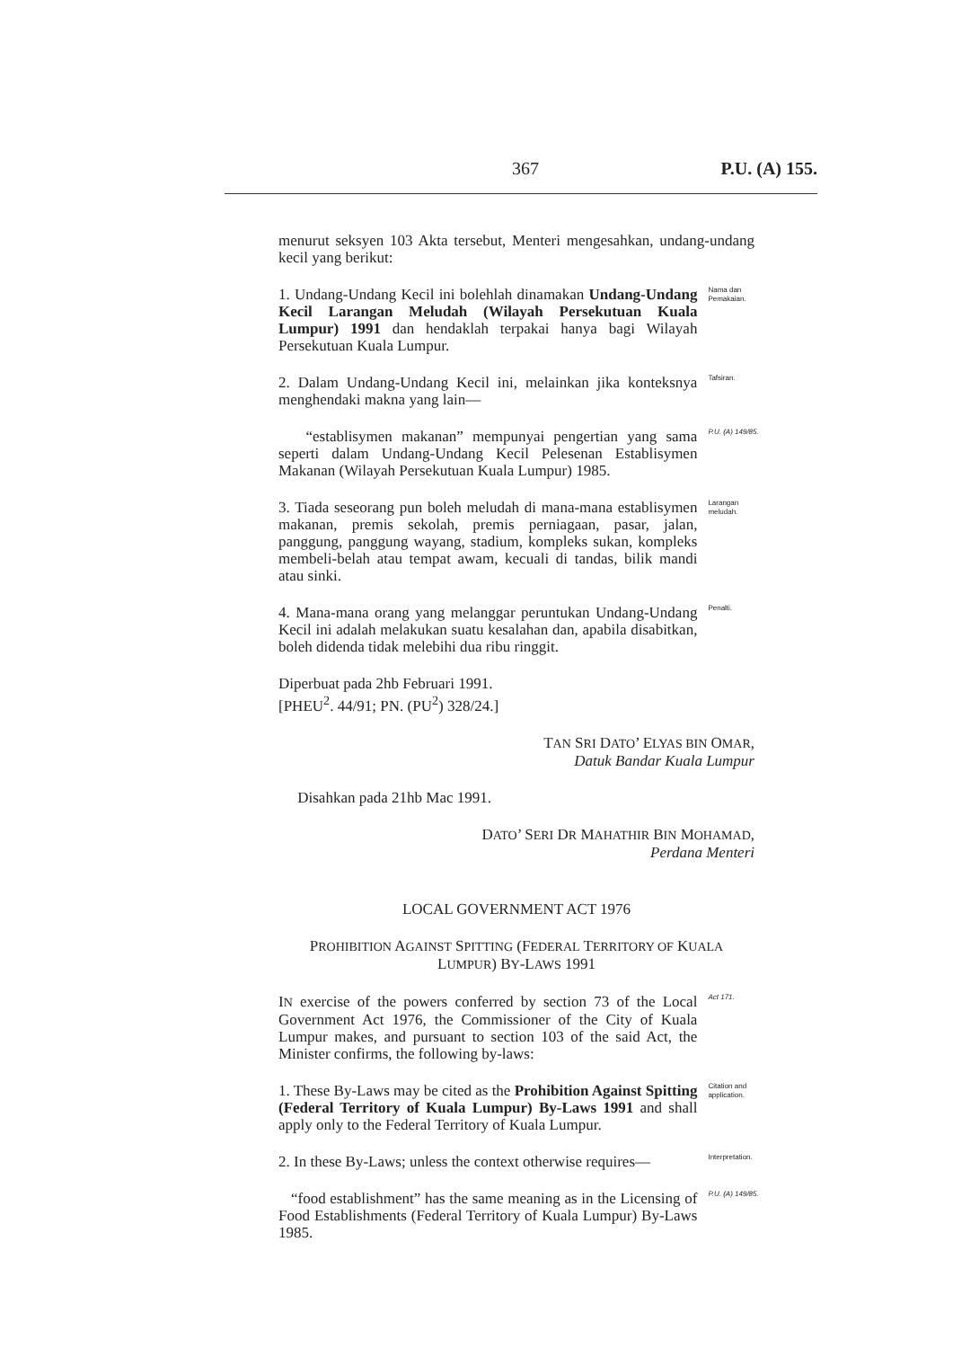367 P.U. (A) 155.
menurut seksyen 103 Akta tersebut, Menteri mengesahkan, undang-undang kecil yang berikut:
1. Undang-Undang Kecil ini bolehlah dinamakan Undang-Undang Kecil Larangan Meludah (Wilayah Persekutuan Kuala Lumpur) 1991 dan hendaklah terpakai hanya bagi Wilayah Persekutuan Kuala Lumpur.
Nama dan Pemakaian.
2. Dalam Undang-Undang Kecil ini, melainkan jika konteksnya menghendaki makna yang lain—
Tafsiran.
“establisymen makanan” mempunyai pengertian yang sama seperti dalam Undang-Undang Kecil Pelesenan Establisymen Makanan (Wilayah Persekutuan Kuala Lumpur) 1985.
P.U. (A) 149/85.
3. Tiada seseorang pun boleh meludah di mana-mana establisymen makanan, premis sekolah, premis perniagaan, pasar, jalan, panggung, panggung wayang, stadium, kompleks sukan, kompleks membeli-belah atau tempat awam, kecuali di tandas, bilik mandi atau sinki.
Larangan meludah.
4. Mana-mana orang yang melanggar peruntukan Undang-Undang Kecil ini adalah melakukan suatu kesalahan dan, apabila disabitkan, boleh didenda tidak melebihi dua ribu ringgit.
Penalti.
Diperbuat pada 2hb Februari 1991.
[PHEU<sup>2</sup>. 44/91; PN. (PU<sup>2</sup>) 328/24.]
TAN SRI DATO’ ELYAS BIN OMAR,
Datuk Bandar Kuala Lumpur
Disahkan pada 21hb Mac 1991.
DATO’ SERI DR MAHATHIR BIN MOHAMAD,
Perdana Menteri
LOCAL GOVERNMENT ACT 1976
PROHIBITION AGAINST SPITTING (FEDERAL TERRITORY OF KUALA LUMPUR) BY-LAWS 1991
IN exercise of the powers conferred by section 73 of the Local Government Act 1976, the Commissioner of the City of Kuala Lumpur makes, and pursuant to section 103 of the said Act, the Minister confirms, the following by-laws:
Act 171.
1. These By-Laws may be cited as the Prohibition Against Spitting (Federal Territory of Kuala Lumpur) By-Laws 1991 and shall apply only to the Federal Territory of Kuala Lumpur.
Citation and application.
2. In these By-Laws; unless the context otherwise requires—
Interpretation.
“food establishment” has the same meaning as in the Licensing of Food Establishments (Federal Territory of Kuala Lumpur) By-Laws 1985.
P.U. (A) 149/85.